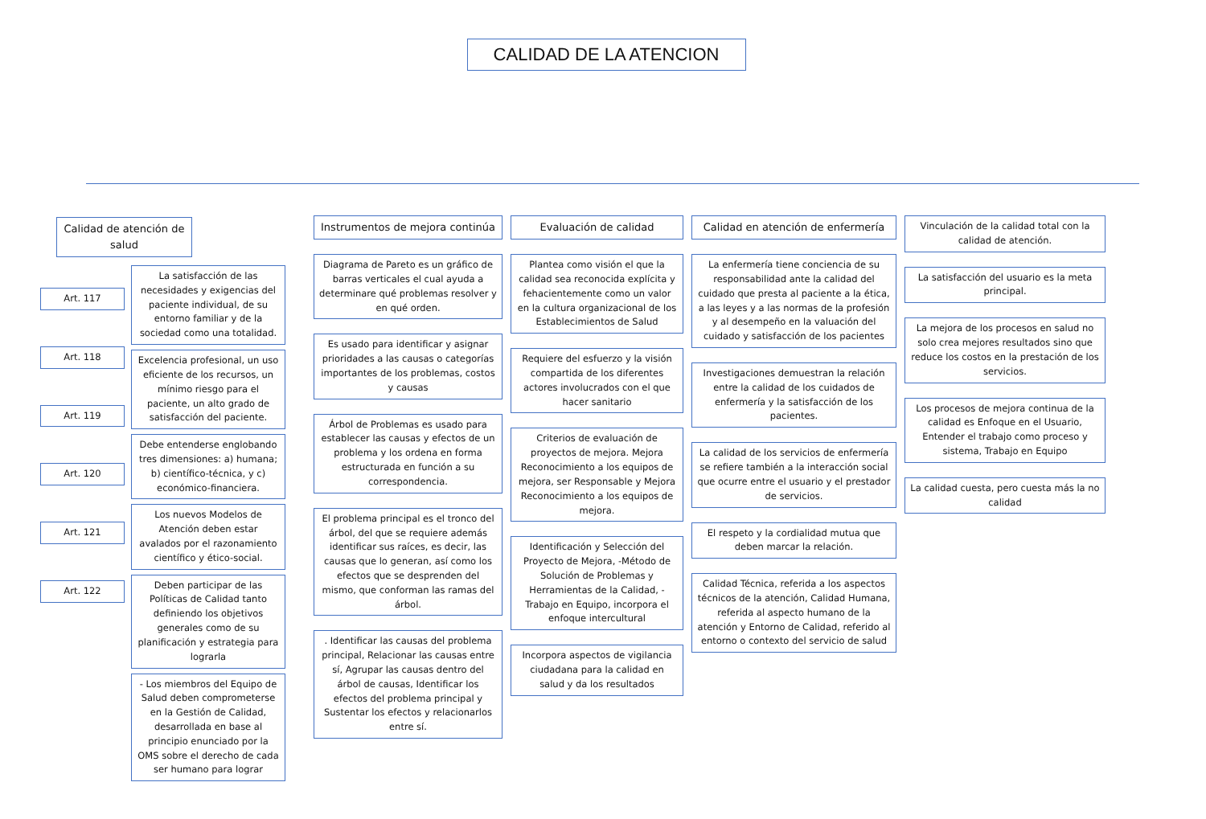CALIDAD DE LA ATENCION
Calidad de atención de salud
Art. 117
Art. 118
Art. 119
Art. 120
Art. 121
Art. 122
La satisfacción de las necesidades y exigencias del paciente individual, de su entorno familiar y de la sociedad como una totalidad.
Excelencia profesional, un uso eficiente de los recursos, un mínimo riesgo para el paciente, un alto grado de satisfacción del paciente.
Debe entenderse englobando tres dimensiones: a) humana; b) científico-técnica, y c) económico-financiera.
Los nuevos Modelos de Atención deben estar avalados por el razonamiento científico y ético-social.
Deben participar de las Políticas de Calidad tanto definiendo los objetivos generales como de su planificación y estrategia para lograrla
- Los miembros del Equipo de Salud deben comprometerse en la Gestión de Calidad, desarrollada en base al principio enunciado por la OMS sobre el derecho de cada ser humano para lograr
Instrumentos de mejora continúa
Diagrama de Pareto es un gráfico de barras verticales el cual ayuda a determinare qué problemas resolver y en qué orden.
Es usado para identificar y asignar prioridades a las causas o categorías importantes de los problemas, costos y causas
Árbol de Problemas es usado para establecer las causas y efectos de un problema y los ordena en forma estructurada en función a su correspondencia.
El problema principal es el tronco del árbol, del que se requiere además identificar sus raíces, es decir, las causas que lo generan, así como los efectos que se desprenden del mismo, que conforman las ramas del árbol.
. Identificar las causas del problema principal, Relacionar las causas entre sí, Agrupar las causas dentro del árbol de causas, Identificar los efectos del problema principal y Sustentar los efectos y relacionarlos entre sí.
Evaluación de calidad
Plantea como visión el que la calidad sea reconocida explícita y fehacientemente como un valor en la cultura organizacional de los Establecimientos de Salud
Requiere del esfuerzo y la visión compartida de los diferentes actores involucrados con el que hacer sanitario
Criterios de evaluación de proyectos de mejora. Mejora Reconocimiento a los equipos de mejora, ser Responsable y Mejora Reconocimiento a los equipos de mejora.
Identificación y Selección del Proyecto de Mejora, -Método de Solución de Problemas y Herramientas de la Calidad, -Trabajo en Equipo, incorpora el enfoque intercultural
Incorpora aspectos de vigilancia ciudadana para la calidad en salud y da los resultados
Calidad en atención de enfermería
La enfermería tiene conciencia de su responsabilidad ante la calidad del cuidado que presta al paciente a la ética, a las leyes y a las normas de la profesión y al desempeño en la valuación del cuidado y satisfacción de los pacientes
Investigaciones demuestran la relación entre la calidad de los cuidados de enfermería y la satisfacción de los pacientes.
La calidad de los servicios de enfermería se refiere también a la interacción social que ocurre entre el usuario y el prestador de servicios.
El respeto y la cordialidad mutua que deben marcar la relación.
Calidad Técnica, referida a los aspectos técnicos de la atención, Calidad Humana, referida al aspecto humano de la atención y Entorno de Calidad, referido al entorno o contexto del servicio de salud
Vinculación de la calidad total con la calidad de atención.
La satisfacción del usuario es la meta principal.
La mejora de los procesos en salud no solo crea mejores resultados sino que reduce los costos en la prestación de los servicios.
Los procesos de mejora continua de la calidad es Enfoque en el Usuario, Entender el trabajo como proceso y sistema, Trabajo en Equipo
La calidad cuesta, pero cuesta más la no calidad